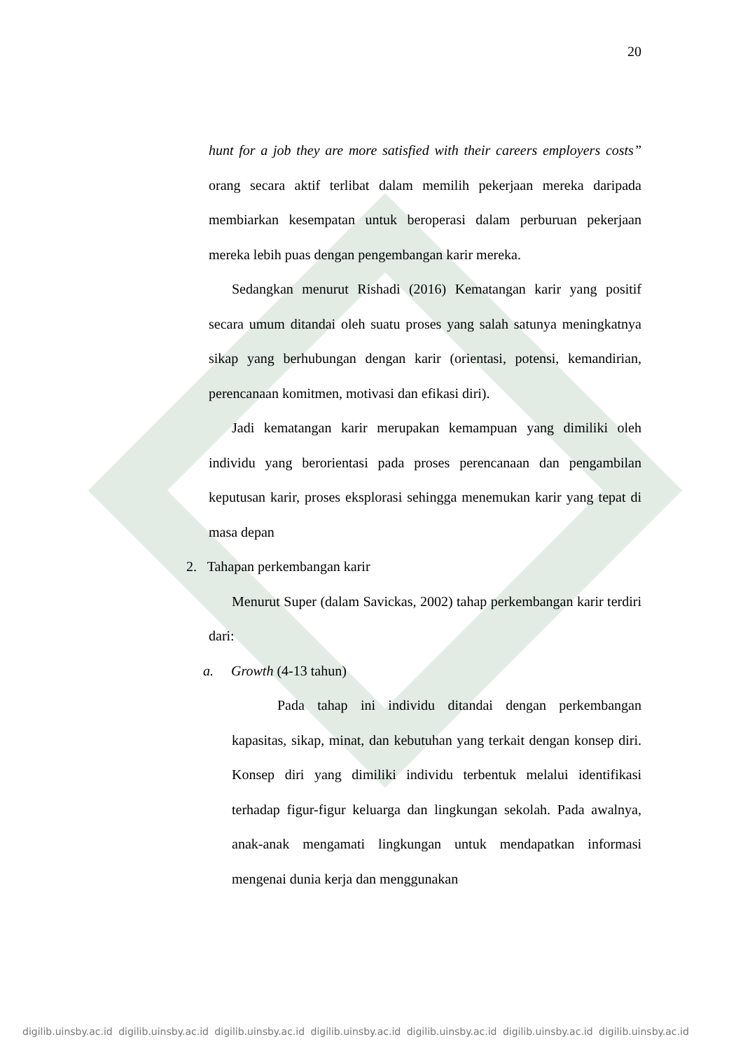20
hunt for a job they are more satisfied with their careers employers costs” orang secara aktif terlibat dalam memilih pekerjaan mereka daripada membiarkan kesempatan untuk beroperasi dalam perburuan pekerjaan mereka lebih puas dengan pengembangan karir mereka.
Sedangkan menurut Rishadi (2016) Kematangan karir yang positif secara umum ditandai oleh suatu proses yang salah satunya meningkatnya sikap yang berhubungan dengan karir (orientasi, potensi, kemandirian, perencanaan komitmen, motivasi dan efikasi diri).
Jadi kematangan karir merupakan kemampuan yang dimiliki oleh individu yang berorientasi pada proses perencanaan dan pengambilan keputusan karir, proses eksplorasi sehingga menemukan karir yang tepat di masa depan
2. Tahapan perkembangan karir
Menurut Super (dalam Savickas, 2002) tahap perkembangan karir terdiri dari:
a. Growth (4-13 tahun)
Pada tahap ini individu ditandai dengan perkembangan kapasitas, sikap, minat, dan kebutuhan yang terkait dengan konsep diri. Konsep diri yang dimiliki individu terbentuk melalui identifikasi terhadap figur-figur keluarga dan lingkungan sekolah. Pada awalnya, anak-anak mengamati lingkungan untuk mendapatkan informasi mengenai dunia kerja dan menggunakan
digilib.uinsby.ac.id digilib.uinsby.ac.id digilib.uinsby.ac.id digilib.uinsby.ac.id digilib.uinsby.ac.id digilib.uinsby.ac.id digilib.uinsby.ac.id